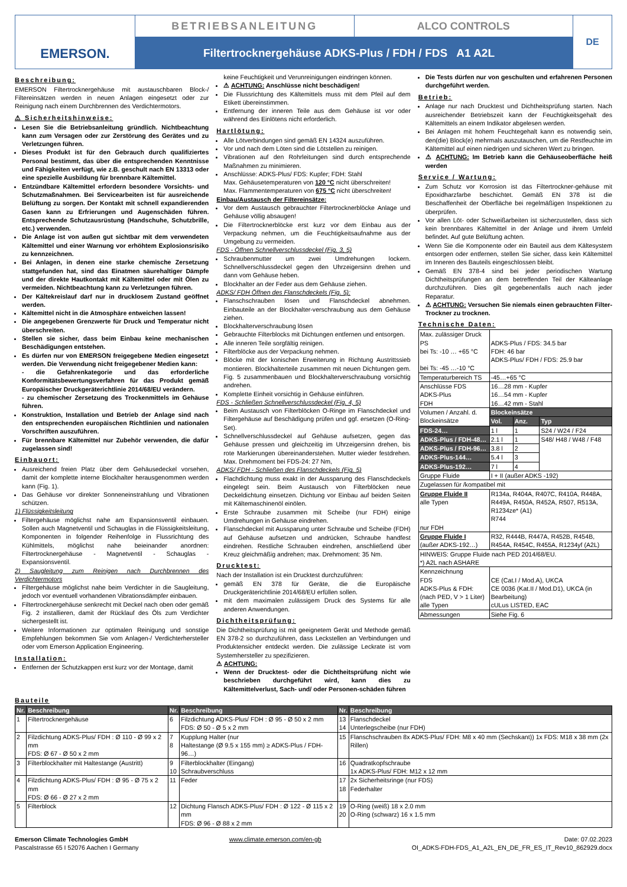EMERSON.
BETRIEBSANLEITUNG ALCO CONTROLS
Filtertrocknergehäuse ADKS-Plus / FDH / FDS A1 A2L
DE
Beschreibung:
EMERSON Filtertrocknergehäuse mit austauschbaren Block-/ Filtereinsätzen werden in neuen Anlagen eingesetzt oder zur Reinigung nach einem Durchbrennen des Verdichtermotors.
⚠ Sicherheitshinweise:
Lesen Sie die Betriebsanleitung gründlich. Nichtbeachtung kann zum Versagen oder zur Zerstörung des Gerätes und zu Verletzungen führen.
Dieses Produkt ist für den Gebrauch durch qualifiziertes Personal bestimmt, das über die entsprechenden Kenntnisse und Fähigkeiten verfügt, wie z.B. geschult nach EN 13313 oder eine spezielle Ausbildung für brennbare Kältemittel.
Entzündbare Kältemittel erfordern besondere Vorsichts- und Schutzmaßnahmen. Bei Servicearbeiten ist für ausreichende Belüftung zu sorgen. Der Kontakt mit schnell expandierenden Gasen kann zu Erfrierungen und Augenschäden führen. Entsprechende Schutzausrüstung (Handschuhe, Schutzbrille, etc.) verwenden.
Die Anlage ist von außen gut sichtbar mit dem verwendeten Kältemittel und einer Warnung vor erhöhtem Explosionsrisiko zu kennzeichnen.
Bei Anlagen, in denen eine starke chemische Zersetzung stattgefunden hat, sind das Einatmen säurehaltiger Dämpfe und der direkte Hautkontakt mit Kältemittel oder mit Ölen zu vermeiden. Nichtbeachtung kann zu Verletzungen führen.
Der Kältekreislauf darf nur in drucklosem Zustand geöffnet werden.
Kältemittel nicht in die Atmosphäre entweichen lassen!
Die angegebenen Grenzwerte für Druck und Temperatur nicht überschreiten.
Stellen sie sicher, dass beim Einbau keine mechanischen Beschädigungen entstehen.
Es dürfen nur von EMERSON freigegebene Medien eingesetzt werden. Die Verwendung nicht freigegebener Medien kann:
- die Gefahrenkategorie und das erforderliche Konformitätsbewertungsverfahren für das Produkt gemäß Europäischer Druckgeräterichtlinie 2014/68/EU verändern.
- zu chemischer Zersetzung des Trockenmittels im Gehäuse führen.
Konstruktion, Installation und Betrieb der Anlage sind nach den entsprechenden europäischen Richtlinien und nationalen Vorschriften auszuführen.
Für brennbare Kältemittel nur Zubehör verwenden, die dafür zugelassen sind!
Einbauort:
Ausreichend freien Platz über dem Gehäusedeckel vorsehen, damit der komplette interne Blockhalter herausgenommen werden kann (Fig. 1).
Das Gehäuse vor direkter Sonneneinstrahlung und Vibrationen schützen.
1) Flüssigkeitsleitung
Filtergehäuse möglichst nahe am Expansionsventil einbauen. Sollen auch Magnetventil und Schauglas in die Flüssigkeitsleitung, Komponenten in folgender Reihenfolge in Flussrichtung des Kühlmittels, möglichst nahe beieinander anordnen: Filtertrocknergehäuse - Magnetventil - Schauglas - Expansionsventil.
2) Saugleitung zum Reinigen nach Durchbrennen des Verdichtermotors
Filtergehäuse möglichst nahe beim Verdichter in die Saugleitung, jedoch vor eventuell vorhandenen Vibrationsdämpfer einbauen.
Filtertrocknergehäuse senkrecht mit Deckel nach oben oder gemäß Fig. 2 installieren, damit der Rücklauf des Öls zum Verdichter sichergestellt ist.
Weitere Informationen zur optimalen Reinigung und sonstige Empfehlungen bekommen Sie vom Anlagen-/ Verdichterhersteller oder vom Emerson Application Engineering.
Installation:
Entfernen der Schutzkappen erst kurz vor der Montage, damit
keine Feuchtigkeit und Verunreinigungen eindringen können.
⚠ ACHTUNG: Anschlüsse nicht beschädigen!
Die Flussrichtung des Kältemittels muss mit dem Pfeil auf dem Etikett übereinstimmen.
Entfernung der inneren Teile aus dem Gehäuse ist vor oder während des Einlötens nicht erforderlich.
Hartlötung:
Alle Lötverbindungen sind gemäß EN 14324 auszuführen.
Vor und nach dem Löten sind die Lötstellen zu reinigen.
Vibrationen auf den Rohrleitungen sind durch entsprechende Maßnahmen zu minimieren.
Anschlüsse: ADKS-Plus/ FDS: Kupfer; FDH: Stahl
Max. Gehäusetemperaturen von 120 °C nicht überschreiten!
Max. Flammentemperaturen von 675 °C nicht überschreiten!
Einbau/Austausch der Filtereinsätze:
Vor dem Austausch gebrauchter Filtertrocknerblöcke Anlage und Gehäuse völlig absaugen!
Die Filtertrocknerblöcke erst kurz vor dem Einbau aus der Verpackung nehmen, um die Feuchtigkeitsaufnahme aus der Umgebung zu vermeiden.
FDS - Öffnen Schnellverschlussdeckel (Fig. 3, 5)
Schraubenmutter um zwei Umdrehungen lockern. Schnellverschlussdeckel gegen den Uhrzeigersinn drehen und dann vom Gehäuse heben.
Blockhalter an der Feder aus dem Gehäuse ziehen.
ADKS/ FDH Öffnen des Flanschdeckels (Fig. 5):
Flanschschrauben lösen und Flanschdeckel abnehmen. Einbauteile an der Blockhalter-verschraubung aus dem Gehäuse ziehen.
Blockhalterverschraubung lösen
Gebrauchte Filterblocks mit Dichtungen entfernen und entsorgen.
Alle inneren Teile sorgfältig reinigen.
Filterblöcke aus der Verpackung nehmen.
Blöcke mit der konischen Erweiterung in Richtung Austrittssieb montieren. Blockhalterteile zusammen mit neuen Dichtungen gem. Fig. 5 zusammenbauen und Blockhalterverschraubung vorsichtig andrehen.
Komplette Einheit vorsichtig in Gehäuse einführen.
FDS - Schließen Schnellverschlussdeckel (Fig. 4, 5)
Beim Austausch von Filterblöcken O-Ringe im Flanschdeckel und Filtergehäuse auf Beschädigung prüfen und ggf. ersetzen (O-Ring-Set).
Schnellverschlussdeckel auf Gehäuse aufsetzen, gegen das Gehäuse pressen und gleichzeitig im Uhrzeigersinn drehen, bis rote Markierungen übereinanderstehen. Mutter wieder festdrehen. Max. Drehmoment bei FDS-24: 27 Nm,
ADKS/ FDH - Schließen des Flanschdeckels (Fig. 5)
Flachdichtung muss exakt in der Aussparung des Flanschdeckels eingelegt sein. Beim Austausch von Filterblöcken neue Deckeldichtung einsetzen. Dichtung vor Einbau auf beiden Seiten mit Kältemaschinenöl einölen.
Erste Schraube zusammen mit Scheibe (nur FDH) einige Umdrehungen in Gehäuse eindrehen.
Flanschdeckel mit Aussparung unter Schraube und Scheibe (FDH) auf Gehäuse aufsetzen und andrücken, Schraube handfest eindrehen. Restliche Schrauben eindrehen, anschließend über Kreuz gleichmäßig andrehen; max. Drehmoment: 35 Nm.
Drucktest:
Nach der Installation ist ein Drucktest durchzuführen:
gemäß EN 378 für Geräte, die die Europäische Druckgeräterichtlinie 2014/68/EU erfüllen sollen.
mit dem maximalen zulässigem Druck des Systems für alle anderen Anwendungen.
Dichtheitsprüfung:
Die Dichtheitsprüfung ist mit geeignetem Gerät und Methode gemäß EN 378-2 so durchzuführen, dass Leckstellen an Verbindungen und Produktensicher entdeckt werden. Die zulässige Leckrate ist vom Systemhersteller zu spezifizieren.
⚠ ACHTUNG:
Wenn der Drucktest- oder die Dichtheitsprüfung nicht wie beschrieben durchgeführt wird, kann dies zu Kältemittelverlust, Sach- und/ oder Personen-schäden führen
Die Tests dürfen nur von geschulten und erfahrenen Personen durchgeführt werden.
Betrieb:
Anlage nur nach Drucktest und Dichtheitsprüfung starten. Nach ausreichender Betriebszeit kann der Feuchtigkeitsgehalt des Kältemittels an einem Indikator abgelesen werden.
Bei Anlagen mit hohem Feuchtegehalt kann es notwendig sein, den(die) Block(e) mehrmals auszutauschen, um die Restfeuchte im Kältemittel auf einen niedrigen und sicheren Wert zu bringen.
⚠ ACHTUNG: Im Betrieb kann die Gehäuseoberfläche heiß werden
Service / Wartung:
Zum Schutz vor Korrosion ist das Filtertrockner-gehäuse mit Epoxidharzfarbe beschichtet. Gemäß EN 378 ist die Beschaffenheit der Oberfläche bei regelmäßigen Inspektionen zu überprüfen.
Vor allen Löt- oder Schweißarbeiten ist sicherzustellen, dass sich kein brennbares Kältemittel in der Anlage und ihrem Umfeld befindet. Auf gute Belüftung achten.
Wenn Sie die Komponente oder ein Bauteil aus dem Kältesystem entsorgen oder entfernen, stellen Sie sicher, dass kein Kältemittel im Inneren des Bauteils eingeschlossen bleibt.
Gemäß EN 378-4 sind bei jeder periodischen Wartung Dichtheitsprüfungen an dem betreffenden Teil der Kälteanlage durchzuführen. Dies gilt gegebenenfalls auch nach jeder Reparatur.
⚠ ACHTUNG: Versuchen Sie niemals einen gebrauchten Filter-Trockner zu trocknen.
Technische Daten:
| Max. zulässiger Druck PS bei Ts: -10 … +65 °C bei Ts: -45 …-10 °C | ADKS-Plus / FDS: 34.5 bar FDH: 46 bar ADKS-Plus/ FDH / FDS: 25.9 bar | | |
| Temperaturbereich TS | -45…+65 °C | | |
| Anschlüsse FDS ADKS-Plus FDH | 16…28 mm - Kupfer 16…54 mm - Kupfer 16…42 mm - Stahl | | |
| Volumen / Anzahl. d. Blockeinsätze | Blockeinsätze | | |
| | Vol. | Anz. | Typ |
| FDS-24… | 1 l | 1 | S24 / W24 / F24 |
| ADKS-Plus / FDH-48… | 2.1 l | 1 | S48/ H48 / W48 / F48 |
| ADKS-Plus / FDH-96… | 3.8 l | 2 | |
| ADKS-Plus-144… | 5.4 l | 3 | |
| ADKS-Plus-192… | 7 l | 4 | |
| Gruppe Fluide | I + II (außer ADKS -192) | | |
| Zugelassen für /kompatibel mit | | | |
| Gruppe Fluide II alle Typen nur FDH | R134a, R404A, R407C, R410A, R448A, R449A, R450A, R452A, R507, R513A, R1234ze* (A1) R744 | | |
| Gruppe Fluide I (außer ADKS-192…) | R32, R444B, R447A, R452B, R454B, R454A, R454C, R455A, R1234yf (A2L) | | |
| HINWEIS: Gruppe Fluide nach PED 2014/68/EU. *) A2L nach ASHARE | | | |
| Kennzeichnung FDS ADKS-Plus & FDH: (nach PED, V > 1 Liter) alle Typen | CE (Cat.I / Mod.A), UKCA CE 0036 (Kat.II / Mod.D1), UKCA (in Bearbeitung) cULus LISTED, EAC | | |
| Abmessungen | Siehe Fig. 6 | | |
Bauteile
| Nr. | Beschreibung | Nr. | Beschreibung | Nr. | Beschreibung |
| --- | --- | --- | --- | --- | --- |
| 1 | Filtertrocknergehäuse | 6 | Filzdichtung ADKS-Plus/ FDH : Ø 95 - Ø 50 x 2 mm FDS: Ø 50 - Ø 5 x 2 mm | 13 14 | Flanschdeckel Unterlegscheibe (nur FDH) |
| 2 | Filzdichtung ADKS-Plus/ FDH : Ø 110 - Ø 99 x 2 mm FDS: Ø 67 - Ø 50 x 2 mm | 7 8 | Kupplung Halter (nur Haltestange (Ø 9.5 x 155 mm) ≥ ADKS-Plus / FDH-96…) | 15 | Flanschschrauben 8x ADKS-Plus/ FDH: M8 x 40 mm (Sechskant)) 1x FDS: M18 x 38 mm (2x Rillen) |
| 3 | Filterblockhalter mit Haltestange (Austritt) | 9 10 | Filterblockhalter (Eingang) Schraubverschluss | 16 | Quadratkopfschraube 1x ADKS-Plus/ FDH: M12 x 12 mm |
| 4 | Filzdichtung ADKS-Plus/ FDH : Ø 95 - Ø 75 x 2 mm FDS: Ø 66 - Ø 27 x 2 mm | 11 | Feder | 17 18 | 2x Sicherheitsringe (nur FDS) Federhalter |
| 5 | Filterblock | 12 | Dichtung Flansch ADKS-Plus/ FDH : Ø 122 - Ø 115 x 2 mm FDS: Ø 96 - Ø 88 x 2 mm | 19 20 | O-Ring (weiß) 18 x 2.0 mm O-Ring (schwarz) 16 x 1.5 mm |
Emerson Climate Technologies GmbH
Pascalstrasse 65 I 52076 Aachen I Germany
www.climate.emerson.com/en-gb Date: 07.02.2023
OI_ADKS-FDH-FDS_A1_A2L_EN_DE_FR_ES_IT_Rev10_862929.docx